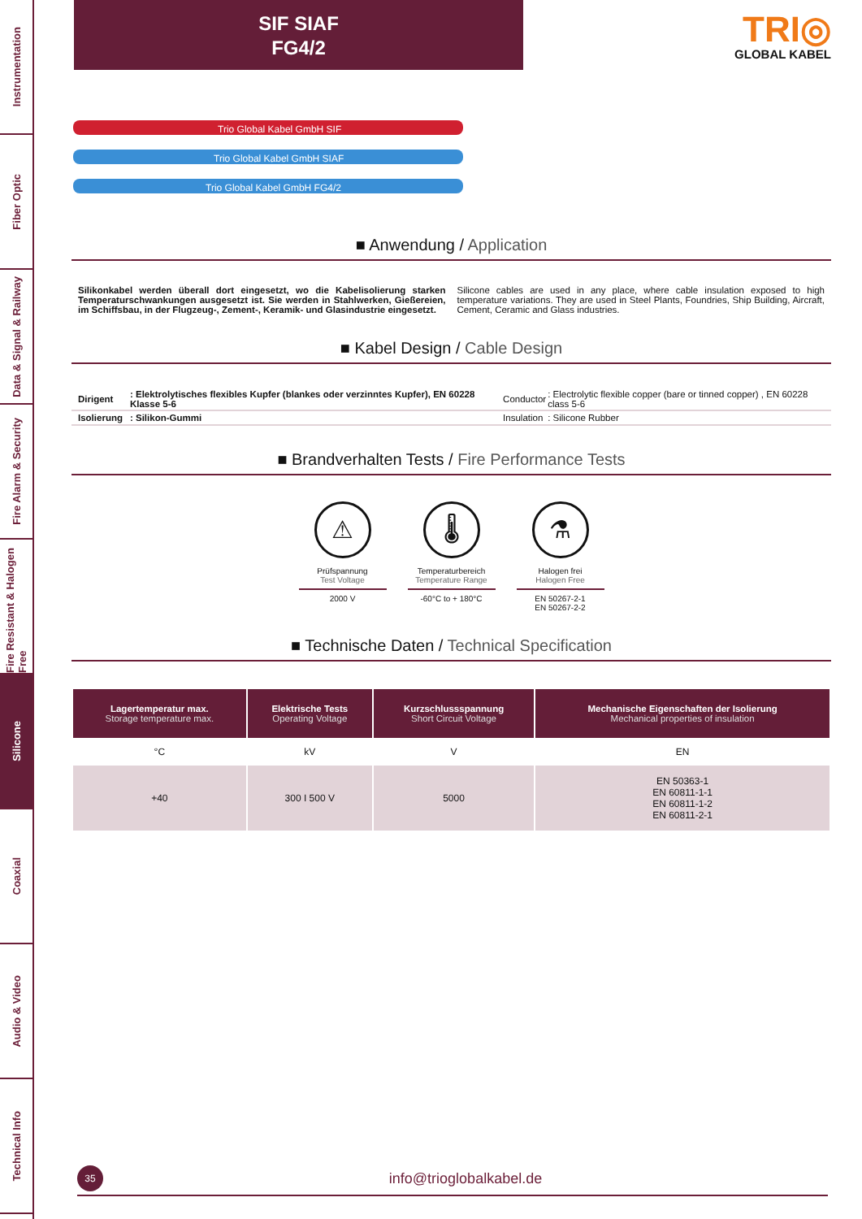Instrumentation
Fiber Optic
Data & Signal & Railway
Fire Alarm & Security
Fire Resistant & Halogen Free
Silicone
Coaxial
Audio & Video
Technical Info
SIF SIAF
FG4/2
TRI◎
GLOBAL KABEL
Trio Global Kabel GmbH SIF
Trio Global Kabel GmbH SIAF
Trio Global Kabel GmbH FG4/2
■ Anwendung / Application
Silikonkabel werden überall dort eingesetzt, wo die Kabelisolierung starken Temperaturschwankungen ausgesetzt ist. Sie werden in Stahlwerken, Gießereien, im Schiffsbau, in der Flugzeug-, Zement-, Keramik- und Glasindustrie eingesetzt.
Silicone cables are used in any place, where cable insulation exposed to high temperature variations. They are used in Steel Plants, Foundries, Ship Building, Aircraft, Cement, Ceramic and Glass industries.
■ Kabel Design / Cable Design
| Dirigent | : Elektrolytisches flexibles Kupfer (blankes oder verzinntes Kupfer), EN 60228 Klasse 5-6 | Conductor | : Electrolytic flexible copper (bare or tinned copper) , EN 60228 class 5-6 |
| Isolierung | : Silikon-Gummi | Insulation | : Silicone Rubber |
■ Brandverhalten Tests / Fire Performance Tests
⚠
Prüfspannung
Test Voltage
2000 V
🌡
Temperaturbereich
Temperature Range
-60°C to + 180°C
⚗
Halogen frei
Halogen Free
EN 50267-2-1
EN 50267-2-2
■ Technische Daten / Technical Specification
| Lagertemperatur max. Storage temperature max. | Elektrische Tests Operating Voltage | Kurzschlussspannung Short Circuit Voltage | Mechanische Eigenschaften der Isolierung Mechanical properties of insulation |
| --- | --- | --- | --- |
| °C | kV | V | EN |
| +40 | 300 I 500 V | 5000 | EN 50363-1 EN 60811-1-1 EN 60811-1-2 EN 60811-2-1 |
35 info@trioglobalkabel.de